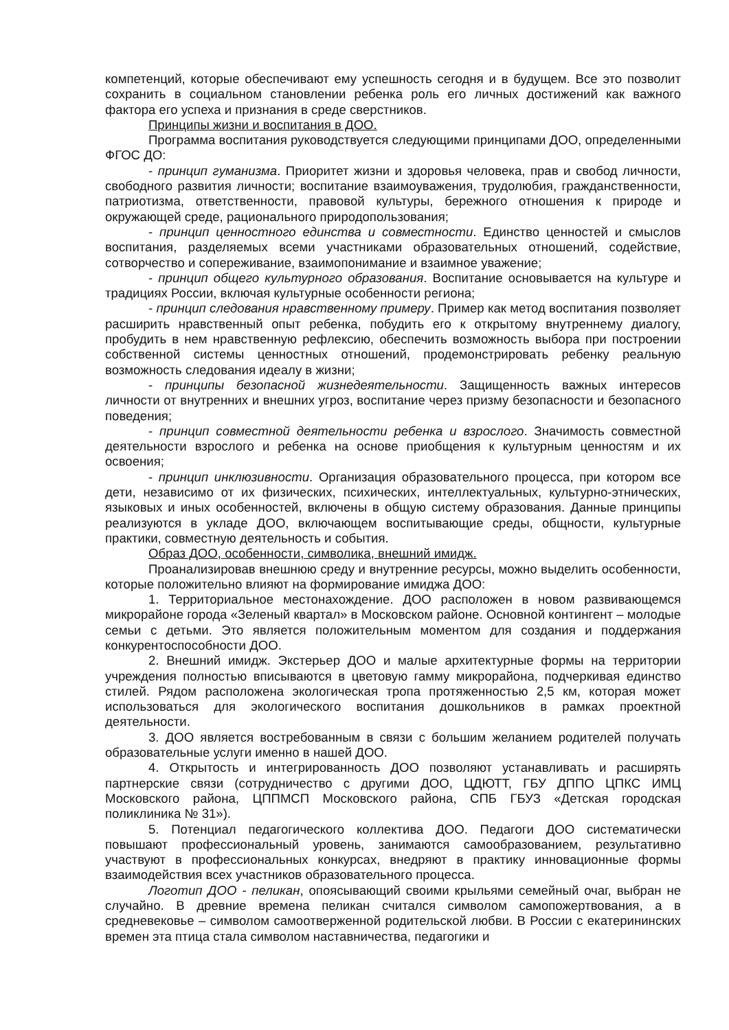компетенций, которые обеспечивают ему успешность сегодня и в будущем. Все это позволит сохранить в социальном становлении ребенка роль его личных достижений как важного фактора его успеха и признания в среде сверстников.
Принципы жизни и воспитания в ДОО.
Программа воспитания руководствуется следующими принципами ДОО, определенными ФГОС ДО:
- принцип гуманизма. Приоритет жизни и здоровья человека, прав и свобод личности, свободного развития личности; воспитание взаимоуважения, трудолюбия, гражданственности, патриотизма, ответственности, правовой культуры, бережного отношения к природе и окружающей среде, рационального природопользования;
- принцип ценностного единства и совместности. Единство ценностей и смыслов воспитания, разделяемых всеми участниками образовательных отношений, содействие, сотворчество и сопереживание, взаимопонимание и взаимное уважение;
- принцип общего культурного образования. Воспитание основывается на культуре и традициях России, включая культурные особенности региона;
- принцип следования нравственному примеру. Пример как метод воспитания позволяет расширить нравственный опыт ребенка, побудить его к открытому внутреннему диалогу, пробудить в нем нравственную рефлексию, обеспечить возможность выбора при построении собственной системы ценностных отношений, продемонстрировать ребенку реальную возможность следования идеалу в жизни;
- принципы безопасной жизнедеятельности. Защищенность важных интересов личности от внутренних и внешних угроз, воспитание через призму безопасности и безопасного поведения;
- принцип совместной деятельности ребенка и взрослого. Значимость совместной деятельности взрослого и ребенка на основе приобщения к культурным ценностям и их освоения;
- принцип инклюзивности. Организация образовательного процесса, при котором все дети, независимо от их физических, психических, интеллектуальных, культурно-этнических, языковых и иных особенностей, включены в общую систему образования. Данные принципы реализуются в укладе ДОО, включающем воспитывающие среды, общности, культурные практики, совместную деятельность и события.
Образ ДОО, особенности, символика, внешний имидж.
Проанализировав внешнюю среду и внутренние ресурсы, можно выделить особенности, которые положительно влияют на формирование имиджа ДОО:
1. Территориальное местонахождение. ДОО расположен в новом развивающемся микрорайоне города «Зеленый квартал» в Московском районе. Основной контингент – молодые семьи с детьми. Это является положительным моментом для создания и поддержания конкурентоспособности ДОО.
2. Внешний имидж. Экстерьер ДОО и малые архитектурные формы на территории учреждения полностью вписываются в цветовую гамму микрорайона, подчеркивая единство стилей. Рядом расположена экологическая тропа протяженностью 2,5 км, которая может использоваться для экологического воспитания дошкольников в рамках проектной деятельности.
3. ДОО является востребованным в связи с большим желанием родителей получать образовательные услуги именно в нашей ДОО.
4. Открытость и интегрированность ДОО позволяют устанавливать и расширять партнерские связи (сотрудничество с другими ДОО, ЦДЮТТ, ГБУ ДППО ЦПКС ИМЦ Московского района, ЦППМСП Московского района, СПБ ГБУЗ «Детская городская поликлиника № 31»).
5. Потенциал педагогического коллектива ДОО. Педагоги ДОО систематически повышают профессиональный уровень, занимаются самообразованием, результативно участвуют в профессиональных конкурсах, внедряют в практику инновационные формы взаимодействия всех участников образовательного процесса.
Логотип ДОО - пеликан, опоясывающий своими крыльями семейный очаг, выбран не случайно. В древние времена пеликан считался символом самопожертвования, а в средневековье – символом самоотверженной родительской любви. В России с екатерининских времен эта птица стала символом наставничества, педагогики и